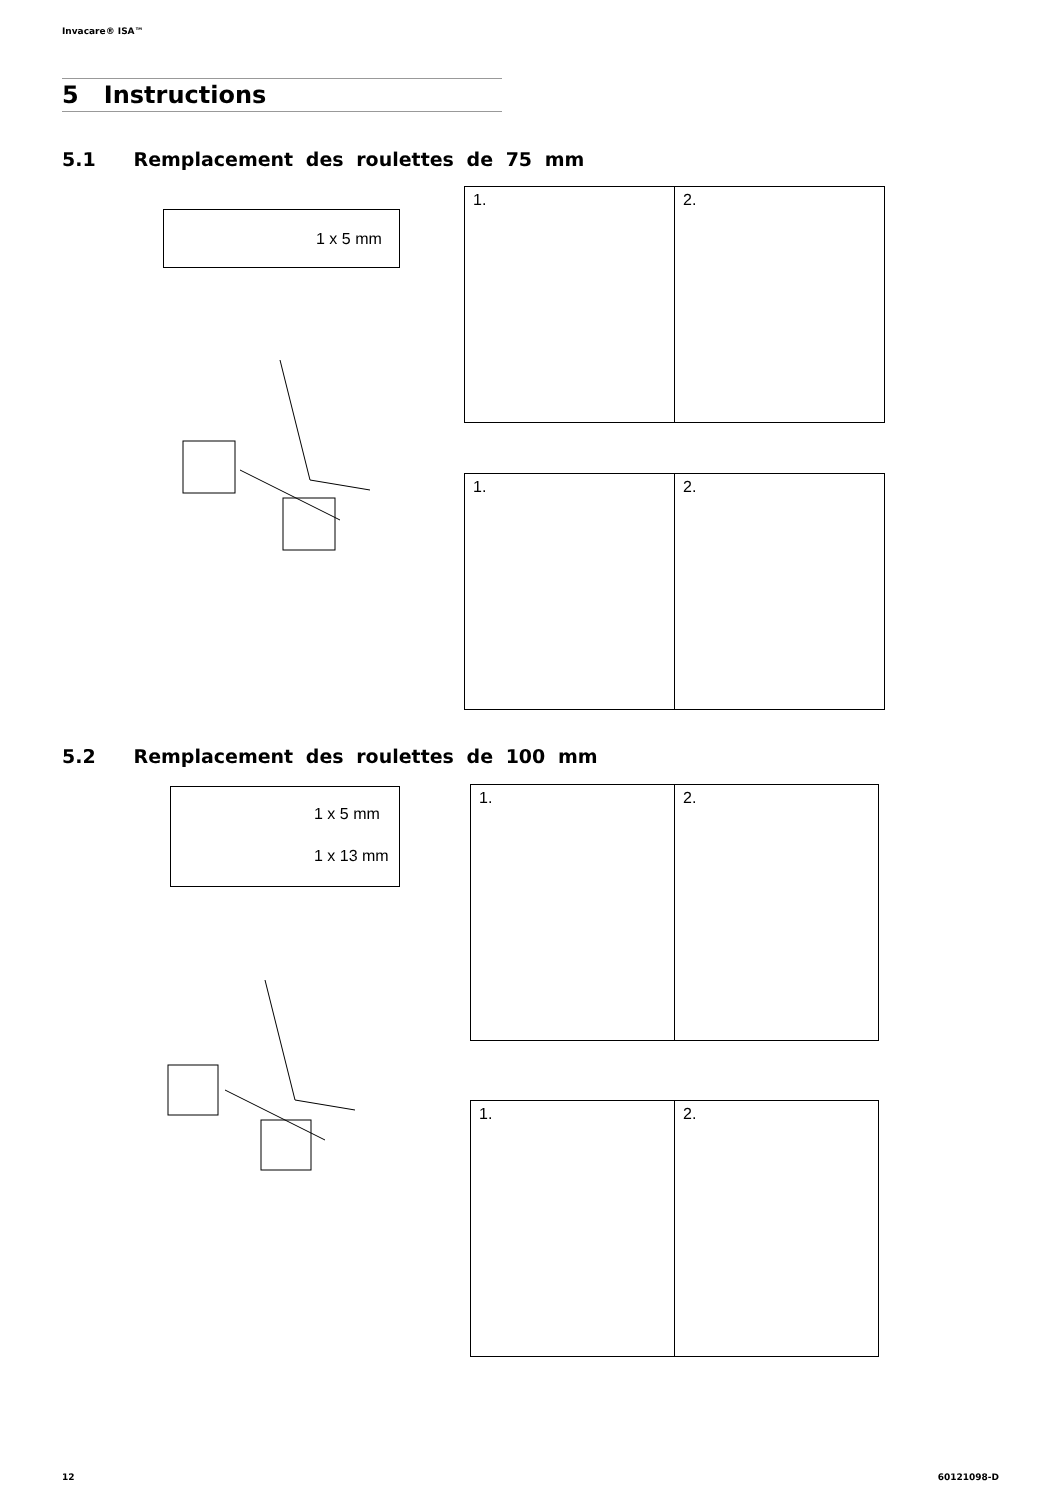Invacare® ISA™
5 Instructions
5.1 Remplacement des roulettes de 75 mm
1 x 5 mm
1. 2.
1. 2.
5.2 Remplacement des roulettes de 100 mm
1 x 5 mm
1 x 13 mm
1. 2.
1. 2.
12 60121098-D